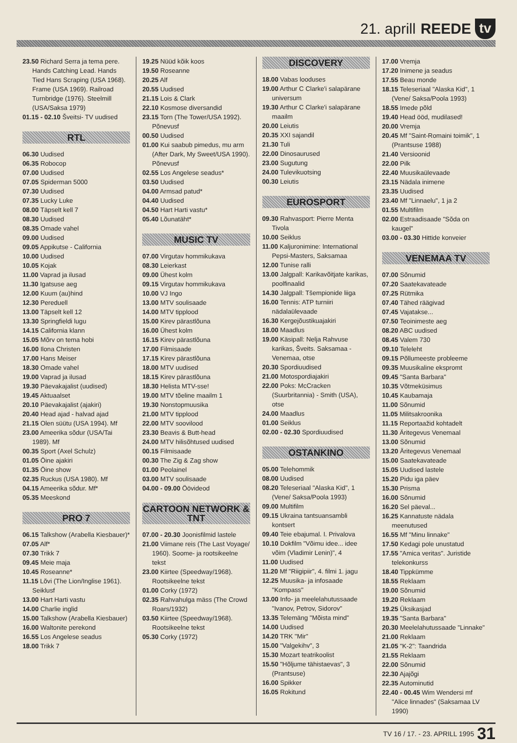21. aprill REEDE
tv
23.50 Richard Serra ja tema pere. Hands Catching Lead. Hands Tied Hans Scraping (USA 1968). Frame (USA 1969). Railroad Turnbridge (1976). Steelmill (USA/Saksa 1979)
01.15 - 02.10 Šveitsi- TV uudised
RTL
06.30 Uudised
06.35 Robocop
07.00 Uudised
07.05 Spiderman 5000
07.30 Uudised
07.35 Lucky Luke
08.00 Täpselt kell 7
08.30 Uudised
08.35 Omade vahel
09.00 Uudised
09.05 Appikutse - California
10.00 Uudised
10.05 Kojak
11.00 Vaprad ja ilusad
11.30 Igatsuse aeg
12.00 Kuum (au)hind
12.30 Pereduell
13.00 Täpselt kell 12
13.30 Springfieldi lugu
14.15 California klann
15.05 Mõrv on tema hobi
16.00 Ilona Christen
17.00 Hans Meiser
18.30 Omade vahel
19.00 Vaprad ja ilusad
19.30 Päevakajalist (uudised)
19.45 Aktuaalset
20.10 Päevakajalist (ajakiri)
20.40 Head ajad - halvad ajad
21.15 Olen süütu (USA 1994). Mf
23.00 Ameerika sõdur (USA/Tai 1989). Mf
00.35 Sport (Axel Schulz)
01.05 Öine ajakiri
01.35 Öine show
02.35 Ruckus (USA 1980). Mf
04.15 Ameerika sõdur. Mf*
05.35 Meeskond
PRO 7
06.15 Talkshow (Arabella Kiesbauer)*
07.05 Alf*
07.30 Trikk 7
09.45 Meie maja
10.45 Roseanne*
11.15 Lõvi (The Lion/Inglise 1961). Seiklusf
13.00 Hart Harti vastu
14.00 Charlie inglid
15.00 Talkshow (Arabella Kiesbauer)
16.00 Waltonite perekond
16.55 Los Angelese seadus
18.00 Trikk 7
19.25 Nüüd kõik koos
19.50 Roseanne
20.25 Alf
20.55 Uudised
21.15 Lois & Clark
22.10 Kosmose diversandid
23.15 Torn (The Tower/USA 1992). Põnevusf
00.50 Uudised
01.00 Kui saabub pimedus, mu arm (After Dark, My Sweet/USA 1990). Põnevusf
02.55 Los Angelese seadus*
03.50 Uudised
04.00 Armsad patud*
04.40 Uudised
04.50 Hart Harti vastu*
05.40 Lõunatäht*
MUSIC TV
07.00 Virgutav hommikukava
08.30 Leierkast
09.00 Ühest kolm
09.15 Virgutav hommikukava
10.00 VJ Ingo
13.00 MTV soulisaade
14.00 MTV tipplood
15.00 Kirev pärastlõuna
16.00 Ühest kolm
16.15 Kirev pärastlõuna
17.00 Filmisaade
17.15 Kirev pärastlõuna
18.00 MTV uudised
18.15 Kirev pärastlõuna
18.30 Helista MTV-sse!
19.00 MTV tõeline maailm 1
19.30 Nonstopmuusika
21.00 MTV tipplood
22.00 MTV soovilood
23.30 Beavis & Butt-head
24.00 MTV hilisõhtused uudised
00.15 Filmisaade
00.30 The Zig & Zag show
01.00 Peolainel
03.00 MTV soulisaade
04.00 - 09.00 Öövideod
CARTOON NETWORK & TNT
07.00 - 20.30 Joonisfilmid lastele
21.00 Viimane reis (The Last Voyage/ 1960). Soome- ja rootsikeelne tekst
23.00 Kiirtee (Speedway/1968). Rootsikeelne tekst
01.00 Corky (1972)
02.35 Rahvahulga mäss (The Crowd Roars/1932)
03.50 Kiirtee (Speedway/1968). Rootsikeelne tekst
05.30 Corky (1972)
DISCOVERY
18.00 Vabas looduses
19.00 Arthur C Clarke'i salapärane universum
19.30 Arthur C Clarke'i salapärane maailm
20.00 Leiutis
20.35 XXI sajandil
21.30 Tuli
22.00 Dinosaurused
23.00 Sugutung
24.00 Tulevikuotsing
00.30 Leiutis
EUROSPORT
09.30 Rahvasport: Pierre Menta Tivola
10.00 Seiklus
11.00 Kaljuronimine: International Pepsi-Masters, Saksamaa
12.00 Tunise ralli
13.00 Jalgpall: Karikavõitjate karikas, poolfinaalid
14.30 Jalgpall: Tšempionide liiga
16.00 Tennis: ATP turniiri nädalaülevaade
16.30 Kergejõustikuajakiri
18.00 Maadlus
19.00 Käsipall: Nelja Rahvuse karikas, Šveits. Saksamaa - Venemaa, otse
20.30 Spordiuudised
21.00 Motospordiajakiri
22.00 Poks: McCracken (Suurbritannia) - Smith (USA), otse
24.00 Maadlus
01.00 Seiklus
02.00 - 02.30 Spordiuudised
OSTANKINO
05.00 Telehommik
08.00 Uudised
08.20 Teleseriaal "Alaska Kid", 1 (Vene/ Saksa/Poola 1993)
09.00 Multifilm
09.15 Ukraina tantsuansambli kontsert
09.40 Teie ebajumal. I. Privalova
10.10 Dokfilm "Võimu idee... idee võim (Vladimir Lenin)", 4
11.00 Uudised
11.20 Mf "Riigipiir", 4. filmi 1. jagu
12.25 Muusika- ja infosaade "Kompass"
13.00 Info- ja meelelahutussaade "Ivanov, Petrov, Sidorov"
13.35 Telemäng "Mõista mind"
14.00 Uudised
14.20 TRK "Mir"
15.00 "Valgekihv", 3
15.30 Mozart teatrikoolist
15.50 "Hõljume tähistaevas", 3 (Prantsuse)
16.00 Spikker
16.05 Rokitund
17.00 Vremja
17.20 Inimene ja seadus
17.55 Beau monde
18.15 Teleseriaal "Alaska Kid", 1 (Vene/ Saksa/Poola 1993)
18.55 Imede põld
19.40 Head ööd, mudilased!
20.00 Vremja
20.45 Mf "Saint-Romaini toimik", 1 (Prantsuse 1988)
21.40 Versioonid
22.00 Pilk
22.40 Muusikaülevaade
23.15 Nädala inimene
23.35 Uudised
23.40 Mf "Linnaelu", 1 ja 2
01.55 Multifilm
02.00 Estraadisaade "Sõda on kaugel"
03.00 - 03.30 Hittide konveier
VENEMAA TV
07.00 Sõnumid
07.20 Saatekavateade
07.25 Rütmika
07.40 Tähed räägivad
07.45 Vajatakse...
07.50 Teoinimeste aeg
08.20 ABC uudised
08.45 Valem 730
09.10 Teleleht
09.15 Põllumeeste probleeme
09.35 Muusikaline ekspromt
09.45 "Santa Barbara"
10.35 Võtmeküsimus
10.45 Kaubamaja
11.00 Sõnumid
11.05 Militsakroonika
11.15 Reportaažid kohtadelt
11.30 Äritegevus Venemaal
13.00 Sõnumid
13.20 Äritegevus Venemaal
15.00 Saatekavateade
15.05 Uudised lastele
15.20 Pidu iga päev
15.30 Prisma
16.00 Sõnumid
16.20 Sel päeval...
16.25 Kannatuste nädala meenutused
16.55 Mf "Minu linnake"
17.50 Kedagi pole unustatud
17.55 "Amica veritas". Juristide telekonkurss
18.40 Tippkümme
18.55 Reklaam
19.00 Sõnumid
19.20 Reklaam
19.25 Üksikasjad
19.35 "Santa Barbara"
20.30 Meelelahutussaade "Linnake"
21.00 Reklaam
21.05 "K-2": Taandrida
21.55 Reklaam
22.00 Sõnumid
22.30 Ajajõgi
22.35 Autominutid
22.40 - 00.45 Wim Wendersi mf "Alice linnades" (Saksamaa LV 1990)
TV 16 / 17. - 23. APRILL 1995 31